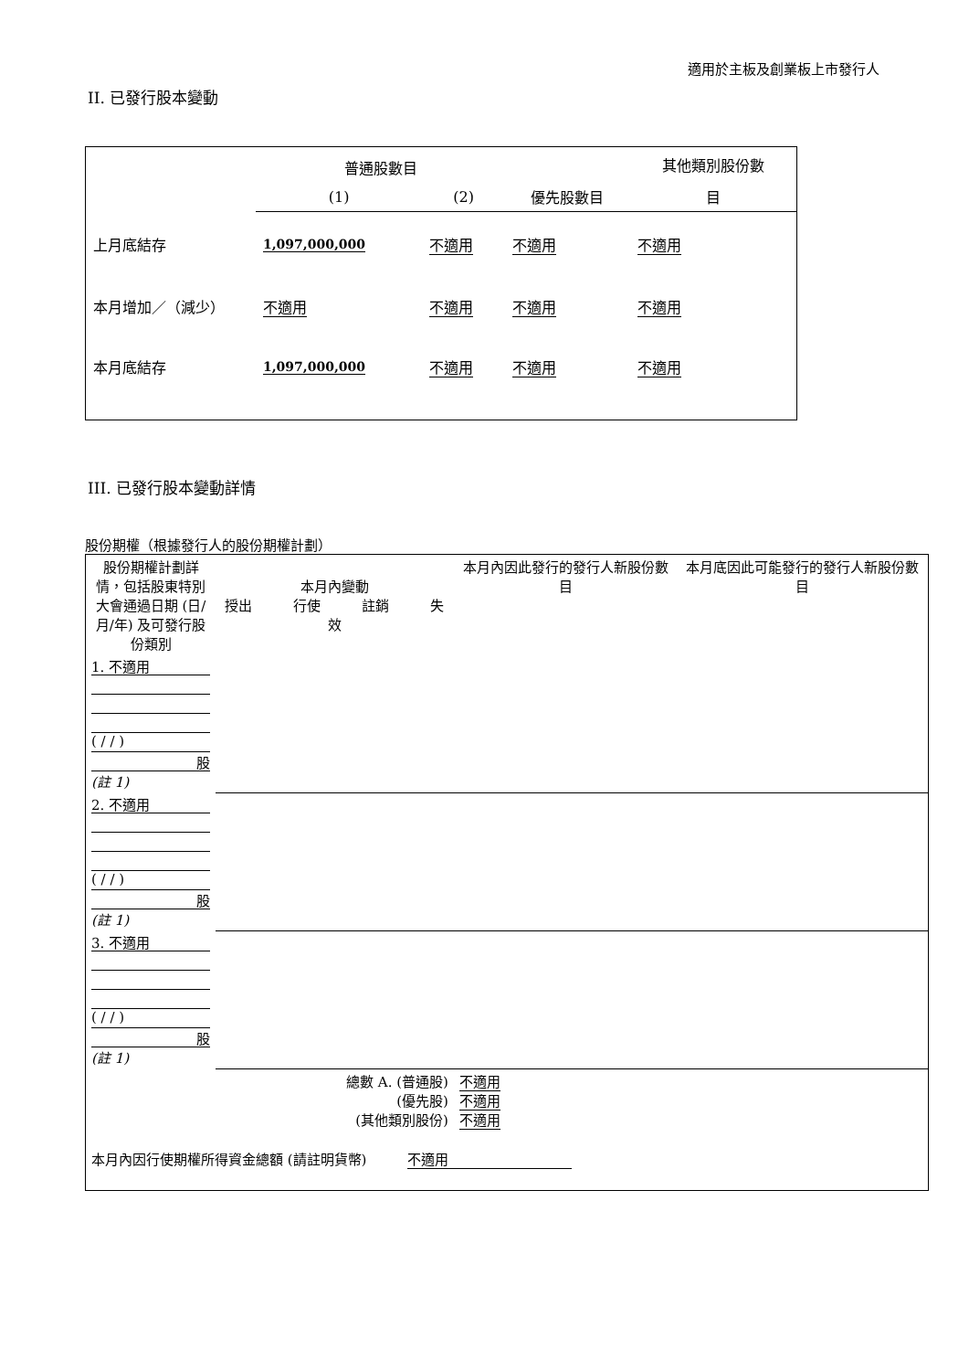適用於主板及創業板上市發行人
II. 已發行股本變動
| | 普通股數目 | | | 其他類別股份數 |
| | (1) | (2) | 優先股數目 | 目 |
| 上月底結存 | 1,097,000,000 | 不適用 | 不適用 | 不適用 |
| 本月增加／（減少） | 不適用 | 不適用 | 不適用 | 不適用 |
| 本月底結存 | 1,097,000,000 | 不適用 | 不適用 | 不適用 |
III. 已發行股本變動詳情
股份期權（根據發行人的股份期權計劃）
| 股份期權計劃詳情，包括股東特別大會通過日期 (日/月/年) 及可發行股份類別 | 本月內變動 授出 行使 註銷 失效 | | | | 本月內因此發行的發行人新股份數目 | 本月底因此可能發行的發行人新股份數目 |
| 1. 不適用 ( / / ) 股 (註 1) | | | | | | |
| 2. 不適用 ( / / ) 股 (註 1) | | | | | | |
| 3. 不適用 ( / / ) 股 (註 1) | | | | | | |
| 總數 A. (普通股) (優先股) (其他類別股份) | | | | | 不適用 不適用 不適用 | |
| 本月內因行使期權所得資金總額 (請註明貨幣) 不適用 | | | | | | |